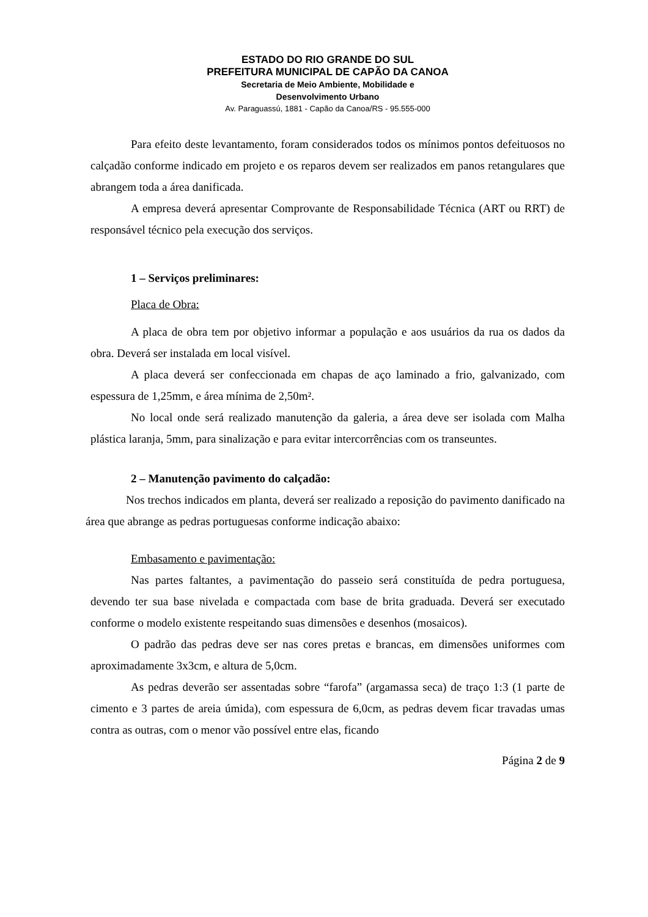ESTADO DO RIO GRANDE DO SUL
PREFEITURA MUNICIPAL DE CAPÃO DA CANOA
Secretaria de Meio Ambiente, Mobilidade e
Desenvolvimento Urbano
Av. Paraguassú, 1881 - Capão da Canoa/RS - 95.555-000
Para efeito deste levantamento, foram considerados todos os mínimos pontos defeituosos no calçadão conforme indicado em projeto e os reparos devem ser realizados em panos retangulares que abrangem toda a área danificada.
A empresa deverá apresentar Comprovante de Responsabilidade Técnica (ART ou RRT) de responsável técnico pela execução dos serviços.
1 – Serviços preliminares:
Placa de Obra:
A placa de obra tem por objetivo informar a população e aos usuários da rua os dados da obra. Deverá ser instalada em local visível.
A placa deverá ser confeccionada em chapas de aço laminado a frio, galvanizado, com espessura de 1,25mm, e área mínima de 2,50m².
No local onde será realizado manutenção da galeria, a área deve ser isolada com Malha plástica laranja, 5mm, para sinalização e para evitar intercorrências com os transeuntes.
2 – Manutenção pavimento do calçadão:
Nos trechos indicados em planta, deverá ser realizado a reposição do pavimento danificado na área que abrange as pedras portuguesas conforme indicação abaixo:
Embasamento e pavimentação:
Nas partes faltantes, a pavimentação do passeio será constituída de pedra portuguesa, devendo ter sua base nivelada e compactada com base de brita graduada. Deverá ser executado conforme o modelo existente respeitando suas dimensões e desenhos (mosaicos).
O padrão das pedras deve ser nas cores pretas e brancas, em dimensões uniformes com aproximadamente 3x3cm, e altura de 5,0cm.
As pedras deverão ser assentadas sobre “farofa” (argamassa seca) de traço 1:3 (1 parte de cimento e 3 partes de areia úmida), com espessura de 6,0cm, as pedras devem ficar travadas umas contra as outras, com o menor vão possível entre elas, ficando
Página 2 de 9